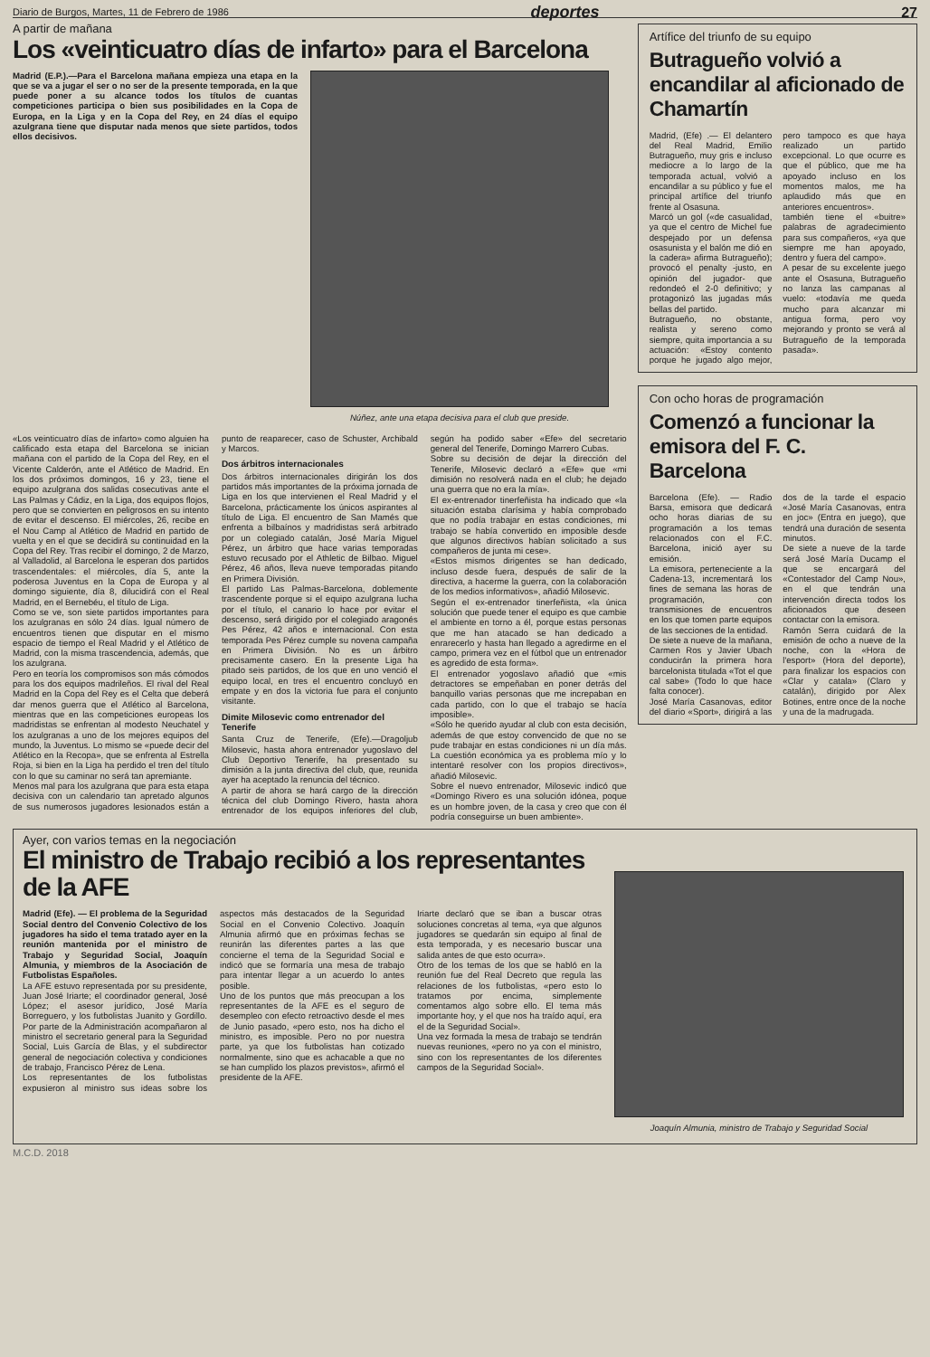Diario de Burgos, Martes, 11 de Febrero de 1986 deportes 27
A partir de mañana
Los «veinticuatro días de infarto» para el Barcelona
Madrid (E.P.).—Para el Barcelona mañana empieza una etapa en la que se va a jugar el ser o no ser de la presente temporada, en la que puede poner a su alcance todos los títulos de cuantas competiciones participa o bien sus posibilidades en la Copa de Europa, en la Liga y en la Copa del Rey, en 24 días el equipo azulgrana tiene que disputar nada menos que siete partidos, todos ellos decisivos.
Núñez, ante una etapa decisiva para el club que preside.
«Los veinticuatro días de infarto» como alguien ha calificado esta etapa del Barcelona se inician mañana con el partido de la Copa del Rey, en el Vicente Calderón, ante el Atlético de Madrid. En los dos próximos domingos, 16 y 23, tiene el equipo azulgrana dos salidas cosecutivas ante el Las Palmas y Cádiz, en la Liga, dos equipos flojos, pero que se convierten en peligrosos en su intento de evitar el descenso. El miércoles, 26, recibe en el Nou Camp al Atlético de Madrid en partido de vuelta y en el que se decidirá su continuidad en la Copa del Rey. Tras recibir el domingo, 2 de Marzo, al Valladolid, al Barcelona le esperan dos partidos trascendentales: el miércoles, día 5, ante la poderosa Juventus en la Copa de Europa y al domingo siguiente, día 8, dilucidirá con el Real Madrid, en el Bernebéu, el título de Liga.
Como se ve, son siete partidos importantes para los azulgranas en sólo 24 días. Igual número de encuentros tienen que disputar en el mismo espacio de tiempo el Real Madrid y el Atlético de Madrid, con la misma trascendencia, además, que los azulgrana.
Pero en teoría los compromisos son más cómodos para los dos equipos madrileños. El rival del Real Madrid en la Copa del Rey es el Celta que deberá dar menos guerra que el Atlético al Barcelona, mientras que en las competiciones europeas los madridistas se enfrentan al modesto Neuchatel y los azulgranas a uno de los mejores equipos del mundo, la Juventus. Lo mismo se «puede decir del Atlético en la Recopa», que se enfrenta al Estrella Roja, si bien en la Liga ha perdido el tren del título con lo que su caminar no será tan apremiante.
Menos mal para los azulgrana que para esta etapa decisiva con un calendario tan apretado algunos de sus numerosos jugadores lesionados están a punto de reaparecer, caso de Schuster, Archibald y Marcos.
Dos árbitros internacionales
Dos árbitros internacionales dirigirán los dos partidos más importantes de la próxima jornada de Liga en los que intervienen el Real Madrid y el Barcelona, prácticamente los únicos aspirantes al título de Liga. El encuentro de San Mamés que enfrenta a bilbaínos y madridistas será arbitrado por un colegiado catalán, José María Miguel Pérez, un árbitro que hace varias temporadas estuvo recusado por el Athletic de Bilbao. Miguel Pérez, 46 años, lleva nueve temporadas pitando en Primera División.
El partido Las Palmas-Barcelona, doblemente trascendente porque si el equipo azulgrana lucha por el título, el canario lo hace por evitar el descenso, será dirigido por el colegiado aragonés Pes Pérez, 42 años e internacional. Con esta temporada Pes Pérez cumple su novena campaña en Primera División. No es un árbitro precisamente casero. En la presente Liga ha pitado seis partidos, de los que en uno venció el equipo local, en tres el encuentro concluyó en empate y en dos la victoria fue para el conjunto visitante.
Dimite Milosevic como entrenador del Tenerife
Santa Cruz de Tenerife, (Efe).—Dragoljub Milosevic, hasta ahora entrenador yugoslavo del Club Deportivo Tenerife, ha presentado su dimisión a la junta directiva del club, que, reunida ayer ha aceptado la renuncia del técnico.
A partir de ahora se hará cargo de la dirección técnica del club Domingo Rivero, hasta ahora entrenador de los equipos inferiores del club, según ha podido saber «Efe» del secretario general del Tenerife, Domingo Marrero Cubas.
Sobre su decisión de dejar la dirección del Tenerife, Milosevic declaró a «Efe» que «mi dimisión no resolverá nada en el club; he dejado una guerra que no era la mía».
El ex-entrenador tinerfeñista ha indicado que «la situación estaba clarísima y había comprobado que no podía trabajar en estas condiciones, mi trabajo se había convertido en imposible desde que algunos directivos habían solicitado a sus compañeros de junta mi cese».
«Estos mismos dirigentes se han dedicado, incluso desde fuera, después de salir de la directiva, a hacerme la guerra, con la colaboración de los medios informativos», añadió Milosevic.
Según el ex-entrenador tinerfeñista, «la única solución que puede tener el equipo es que cambie el ambiente en torno a él, porque estas personas que me han atacado se han dedicado a enrarecerlo y hasta han llegado a agredirme en el campo, primera vez en el fútbol que un entrenador es agredido de esta forma».
El entrenador yogoslavo añadió que «mis detractores se empeñaban en poner detrás del banquillo varias personas que me increpaban en cada partido, con lo que el trabajo se hacía imposible».
«Sólo he querido ayudar al club con esta decisión, además de que estoy convencido de que no se pude trabajar en estas condiciones ni un día más. La cuestión económica ya es problema mío y lo intentaré resolver con los propios directivos», añadió Milosevic.
Sobre el nuevo entrenador, Milosevic indicó que «Domingo Rivero es una solución idónea, poque es un hombre joven, de la casa y creo que con él podría conseguirse un buen ambiente».
Artífice del triunfo de su equipo
Butragueño volvió a encandilar al aficionado de Chamartín
Madrid, (Efe) .— El delantero del Real Madrid, Emilio Butragueño, muy gris e incluso mediocre a lo largo de la temporada actual, volvió a encandilar a su público y fue el principal artífice del triunfo frente al Osasuna.
Marcó un gol («de casualidad, ya que el centro de Michel fue despejado por un defensa osasunista y el balón me dió en la cadera» afirma Butragueño); provocó el penalty -justo, en opinión del jugador- que redondeó el 2-0 definitivo; y protagonizó las jugadas más bellas del partido.
Butragueño, no obstante, realista y sereno como siempre, quita importancia a su actuación: «Estoy contento porque he jugado algo mejor, pero tampoco es que haya realizado un partido excepcional. Lo que ocurre es que el público, que me ha apoyado incluso en los momentos malos, me ha aplaudido más que en anteriores encuentros».
también tiene el «buitre» palabras de agradecimiento para sus compañeros, «ya que siempre me han apoyado, dentro y fuera del campo».
A pesar de su excelente juego ante el Osasuna, Butragueño no lanza las campanas al vuelo: «todavía me queda mucho para alcanzar mi antigua forma, pero voy mejorando y pronto se verá al Butragueño de la temporada pasada».
Con ocho horas de programación
Comenzó a funcionar la emisora del F. C. Barcelona
Barcelona (Efe). — Radio Barsa, emisora que dedicará ocho horas diarias de su programación a los temas relacionados con el F.C. Barcelona, inició ayer su emisión.
La emisora, perteneciente a la Cadena-13, incrementará los fines de semana las horas de programación, con transmisiones de encuentros en los que tomen parte equipos de las secciones de la entidad.
De siete a nueve de la mañana, Carmen Ros y Javier Ubach conducirán la primera hora barcelonista titulada «Tot el que cal sabe» (Todo lo que hace falta conocer).
José María Casanovas, editor del diario «Sport», dirigirá a las dos de la tarde el espacio «José María Casanovas, entra en joc» (Entra en juego), que tendrá una duración de sesenta minutos.
De siete a nueve de la tarde será José María Ducamp el que se encargará del «Contestador del Camp Nou», en el que tendrán una intervención directa todos los aficionados que deseen contactar con la emisora.
Ramón Serra cuidará de la emisión de ocho a nueve de la noche, con la «Hora de l'esport» (Hora del deporte), para finalizar los espacios con «Clar y catala» (Claro y catalán), dirigido por Alex Botines, entre once de la noche y una de la madrugada.
Ayer, con varios temas en la negociación
El ministro de Trabajo recibió a los representantes de la AFE
Madrid (Efe). — El problema de la Seguridad Social dentro del Convenio Colectivo de los jugadores ha sido el tema tratado ayer en la reunión mantenida por el ministro de Trabajo y Seguridad Social, Joaquín Almunia, y miembros de la Asociación de Futbolistas Españoles.
La AFE estuvo representada por su presidente, Juan José Iriarte; el coordinador general, José López; el asesor jurídico, José María Borreguero, y los futbolistas Juanito y Gordillo. Por parte de la Administración acompañaron al ministro el secretario general para la Seguridad Social, Luis García de Blas, y el subdirector general de negociación colectiva y condiciones de trabajo, Francisco Pérez de Lena.
Los representantes de los futbolistas expusieron al ministro sus ideas sobre los aspectos más destacados de la Seguridad Social en el Convenio Colectivo. Joaquín Almunia afirmó que en próximas fechas se reunirán las diferentes partes a las que concierne el tema de la Seguridad Social e indicó que se formaría una mesa de trabajo para intentar llegar a un acuerdo lo antes posible.
Uno de los puntos que más preocupan a los representantes de la AFE es el seguro de desempleo con efecto retroactivo desde el mes de Junio pasado, «pero esto, nos ha dicho el ministro, es imposible. Pero no por nuestra parte, ya que los futbolistas han cotizado normalmente, sino que es achacable a que no se han cumplido los plazos previstos», afirmó el presidente de la AFE.
Iriarte declaró que se iban a buscar otras soluciones concretas al tema, «ya que algunos jugadores se quedarán sin equipo al final de esta temporada, y es necesario buscar una salida antes de que esto ocurra».
Otro de los temas de los que se habló en la reunión fue del Real Decreto que regula las relaciones de los futbolistas, «pero esto lo tratamos por encima, simplemente comentamos algo sobre ello. El tema más importante hoy, y el que nos ha traído aquí, era el de la Seguridad Social».
Una vez formada la mesa de trabajo se tendrán nuevas reuniones, «pero no ya con el ministro, sino con los representantes de los diferentes campos de la Seguridad Social».
Joaquín Almunia, ministro de Trabajo y Seguridad Social
M.C.D. 2018